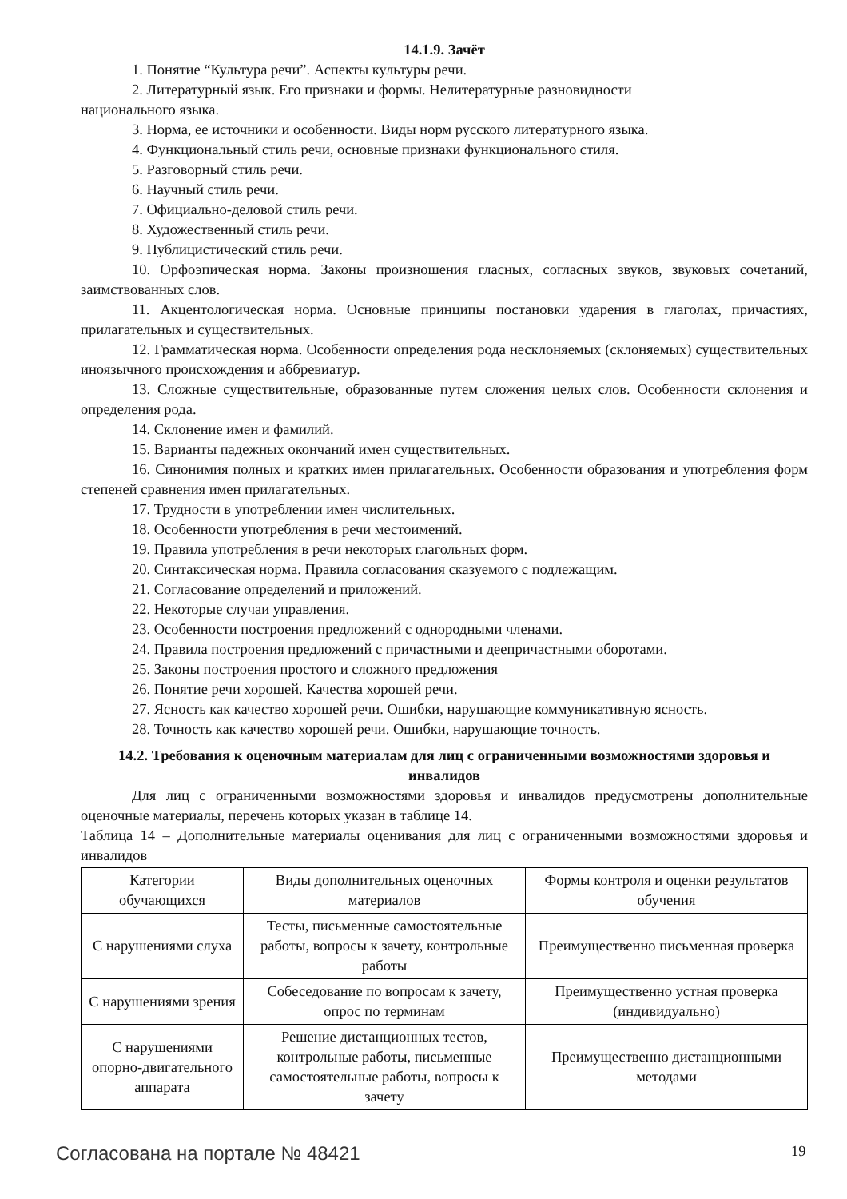14.1.9. Зачёт
1. Понятие “Культура речи”. Аспекты культуры речи.
2. Литературный язык. Его признаки и формы. Нелитературные разновидности
национального языка.
3. Норма, ее источники и особенности. Виды норм русского литературного языка.
4. Функциональный стиль речи, основные признаки функционального стиля.
5. Разговорный стиль речи.
6. Научный стиль речи.
7. Официально-деловой стиль речи.
8. Художественный стиль речи.
9. Публицистический стиль речи.
10. Орфоэпическая норма. Законы произношения гласных, согласных звуков, звуковых сочетаний, заимствованных слов.
11. Акцентологическая норма. Основные принципы постановки ударения в глаголах, причастиях, прилагательных и существительных.
12. Грамматическая норма. Особенности определения рода несклоняемых (склоняемых) существительных иноязычного происхождения и аббревиатур.
13. Сложные существительные, образованные путем сложения целых слов. Особенности склонения и определения рода.
14. Склонение имен и фамилий.
15. Варианты падежных окончаний имен существительных.
16. Синонимия полных и кратких имен прилагательных. Особенности образования и употребления форм степеней сравнения имен прилагательных.
17. Трудности в употреблении имен числительных.
18. Особенности употребления в речи местоимений.
19. Правила употребления в речи некоторых глагольных форм.
20. Синтаксическая норма. Правила согласования сказуемого с подлежащим.
21. Согласование определений и приложений.
22. Некоторые случаи управления.
23. Особенности построения предложений с однородными членами.
24. Правила построения предложений с причастными и деепричастными оборотами.
25. Законы построения простого и сложного предложения
26. Понятие речи хорошей. Качества хорошей речи.
27. Ясность как качество хорошей речи. Ошибки, нарушающие коммуникативную ясность.
28. Точность как качество хорошей речи. Ошибки, нарушающие точность.
14.2. Требования к оценочным материалам для лиц с ограниченными возможностями здоровья и инвалидов
Для лиц с ограниченными возможностями здоровья и инвалидов предусмотрены дополнительные оценочные материалы, перечень которых указан в таблице 14.
Таблица 14 – Дополнительные материалы оценивания для лиц с ограниченными возможностями здоровья и инвалидов
| Категории обучающихся | Виды дополнительных оценочных материалов | Формы контроля и оценки результатов обучения |
| С нарушениями слуха | Тесты, письменные самостоятельные работы, вопросы к зачету, контрольные работы | Преимущественно письменная проверка |
| С нарушениями зрения | Собеседование по вопросам к зачету, опрос по терминам | Преимущественно устная проверка (индивидуально) |
| С нарушениями опорно-двигательного аппарата | Решение дистанционных тестов, контрольные работы, письменные самостоятельные работы, вопросы к зачету | Преимущественно дистанционными методами |
Согласована на портале № 48421 19